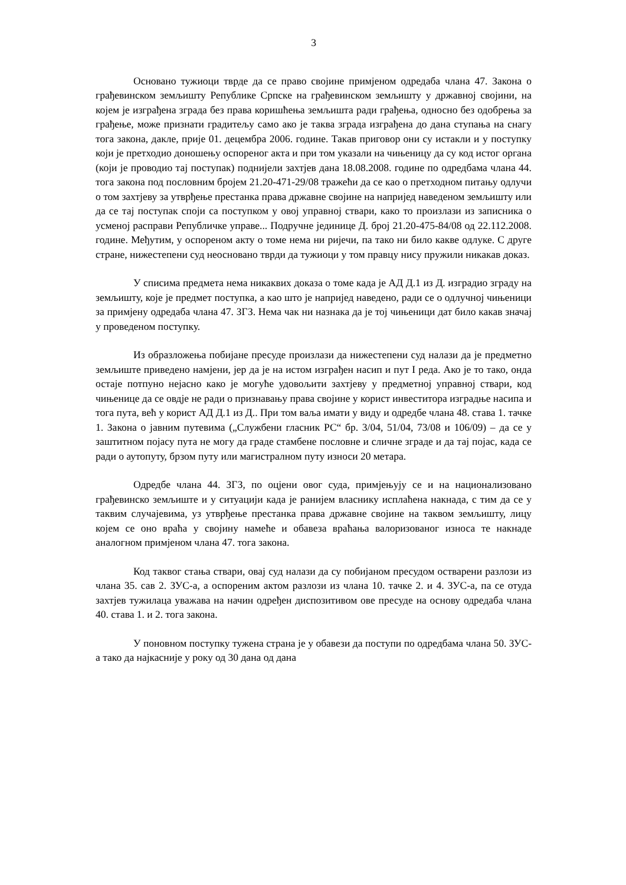3
Основано тужиоци тврде да се право својине примјеном одредаба члана 47. Закона о грађевинском земљишту Републике Српске на грађевинском земљишту у државној својини, на којем је изграђена зграда без права коришћења земљишта ради грађења, односно без одобрења за грађење, може признати градитељу само ако је таква зграда изграђена до дана ступања на снагу тога закона, дакле, прије 01. децембра 2006. године. Такав приговор они су истакли и у поступку који је претходио доношењу оспореног акта и при том указали на чињеницу да су код истог органа (који је проводио тај поступак) поднијели захтјев дана 18.08.2008. године по одредбама члана 44. тога закона под пословним бројем 21.20-471-29/08 тражећи да се као о претходном питању одлучи о том захтјеву за утврђење престанка права државне својине на напријед наведеном земљишту или да се тај поступак споји са поступком у овој управној ствари, како то произлази из записника о усменој расправи Републичке управе... Подручне јединице Д. број 21.20-475-84/08 од 22.112.2008. године. Међутим, у оспореном акту о томе нема ни ријечи, па тако ни било какве одлуке. С друге стране, нижестепени суд неосновано тврди да тужиоци у том правцу нису пружили никакав доказ.
У списима предмета нема никаквих доказа о томе када је АД Д.1 из Д. изградио зграду на земљишту, које је предмет поступка, а као што је напријед наведено, ради се о одлучној чињеници за примјену одредаба члана 47. ЗГЗ. Нема чак ни назнака да је тој чињеници дат било какав значај у проведеном поступку.
Из образложења побијане пресуде произлази да нижестепени суд налази да је предметно земљиште приведено намјени, јер да је на истом изграђен насип и пут I реда. Ако је то тако, онда остаје потпуно нејасно како је могуће удовољити захтјеву у предметној управној ствари, код чињенице да се овдје не ради о признавању права својине у корист инвеститора изградње насипа и тога пута, већ у корист АД Д.1 из Д.. При том ваља имати у виду и одредбе члана 48. става 1. тачке 1. Закона о јавним путевима („Службени гласник РС“ бр. 3/04, 51/04, 73/08 и 106/09) – да се у заштитном појасу пута не могу да граде стамбене пословне и сличне зграде и да тај појас, када се ради о аутопуту, брзом путу или магистралном путу износи 20 метара.
Одредбе члана 44. ЗГЗ, по оцјени овог суда, примјењују се и на национализовано грађевинско земљиште и у ситуацији када је ранијем власнику исплаћена накнада, с тим да се у таквим случајевима, уз утврђење престанка права државне својине на таквом земљишту, лицу којем се оно враћа у својину намеће и обавеза враћања валоризованог износа те накнаде аналогном примјеном члана 47. тога закона.
Код таквог стања ствари, овај суд налази да су побијаном пресудом остварени разлози из члана 35. сав 2. ЗУС-а, а оспореним актом разлози из члана 10. тачке 2. и 4. ЗУС-а, па се отуда захтјев тужилаца уважава на начин одређен диспозитивом ове пресуде на основу одредаба члана 40. става 1. и 2. тога закона.
У поновном поступку тужена страна је у обавези да поступи по одредбама члана 50. ЗУС-а тако да најкасније у року од 30 дана од дана